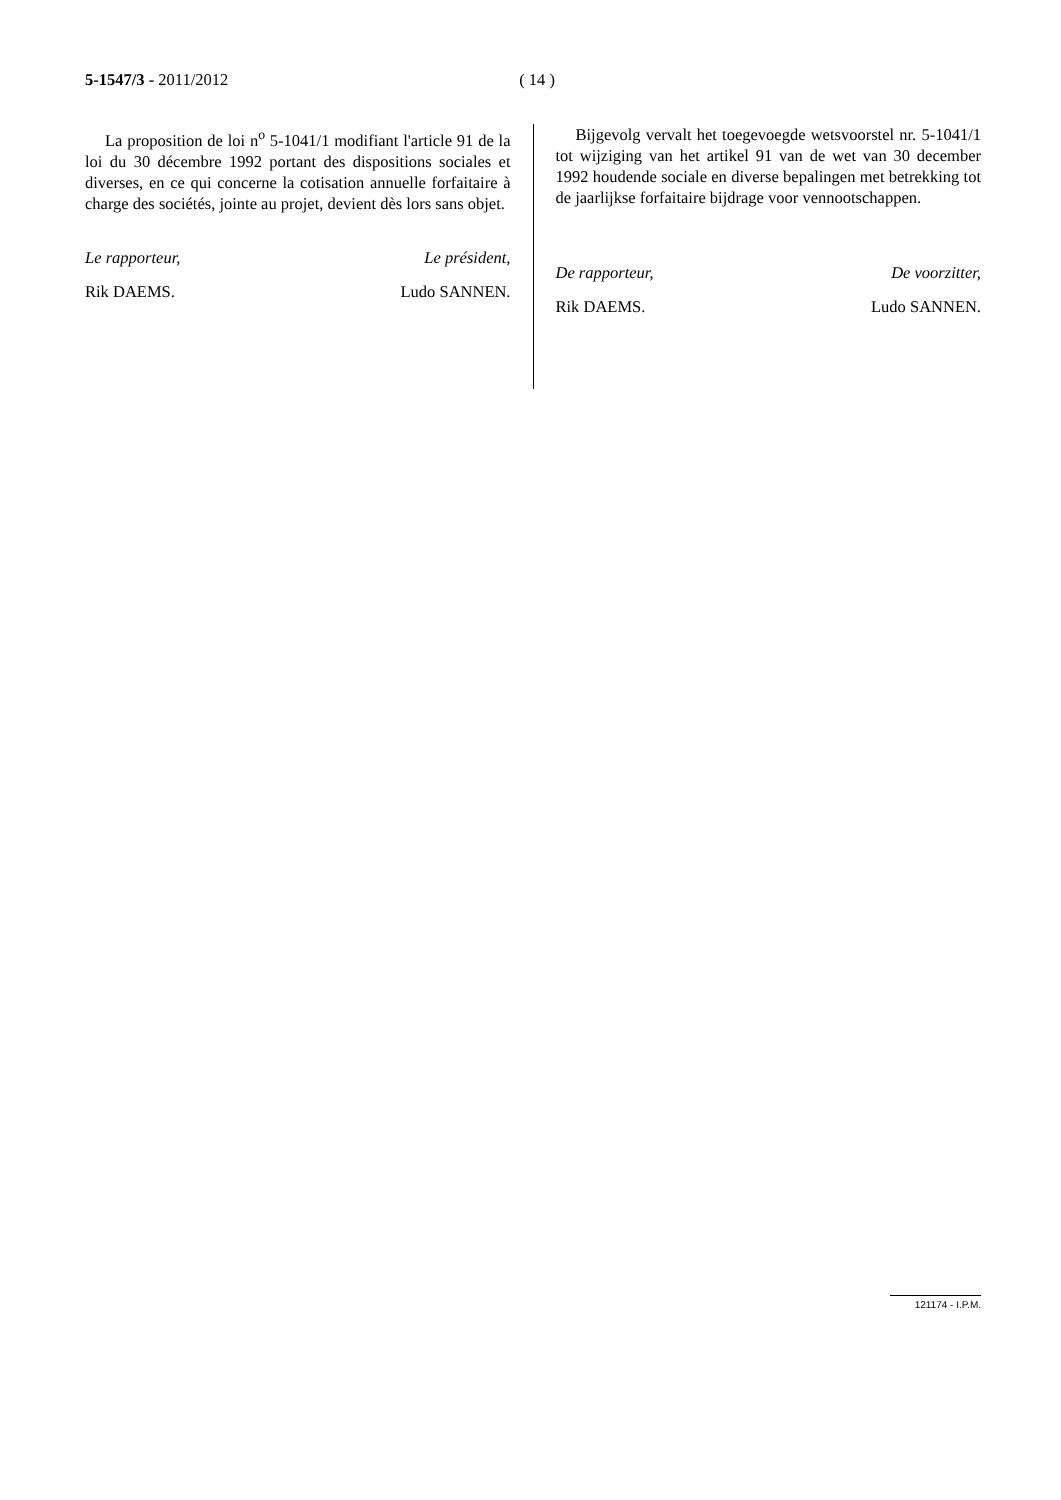5-1547/3 - 2011/2012 ( 14 )
La proposition de loi n<sup>o</sup> 5-1041/1 modifiant l'article 91 de la loi du 30 décembre 1992 portant des dispositions sociales et diverses, en ce qui concerne la cotisation annuelle forfaitaire à charge des sociétés, jointe au projet, devient dès lors sans objet.
Le rapporteur, Le président,
Rik DAEMS. Ludo SANNEN.
Bijgevolg vervalt het toegevoegde wetsvoorstel nr. 5-1041/1 tot wijziging van het artikel 91 van de wet van 30 december 1992 houdende sociale en diverse bepalingen met betrekking tot de jaarlijkse forfaitaire bijdrage voor vennootschappen.
De rapporteur, De voorzitter,
Rik DAEMS. Ludo SANNEN.
121174 - I.P.M.